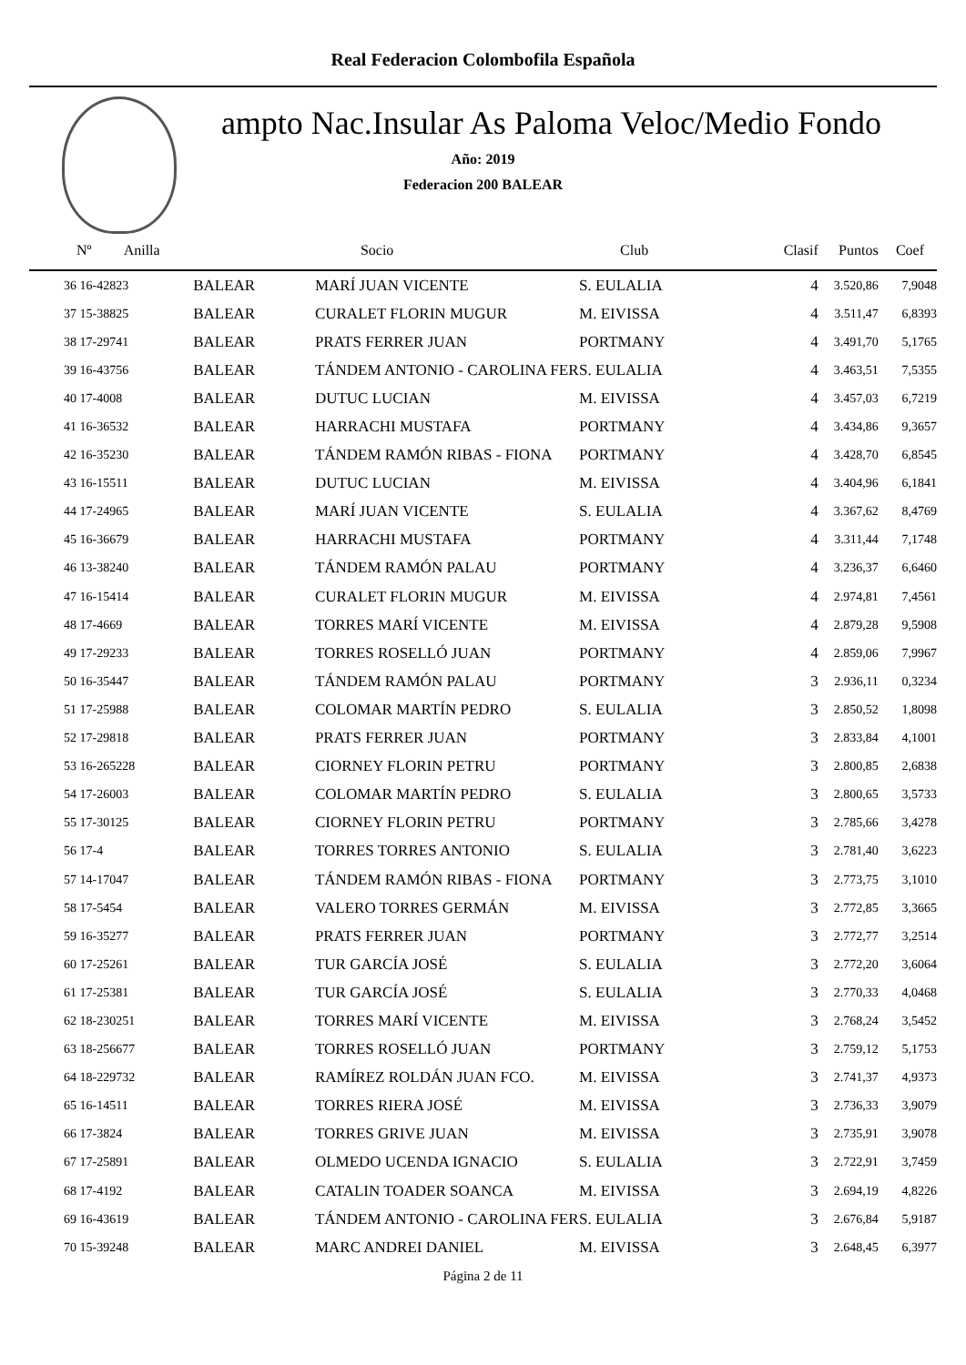Real Federacion Colombofila Española
ampto Nac.Insular As Paloma Veloc/Medio Fondo
Año: 2019
Federacion 200 BALEAR
| Nº Anilla | | Socio | Club | Clasif | Puntos | Coef |
| --- | --- | --- | --- | --- | --- | --- |
| 36 16-42823 | BALEAR | MARÍ JUAN VICENTE | S. EULALIA | 4 | 3.520,86 | 7,9048 |
| 37 15-38825 | BALEAR | CURALET FLORIN MUGUR | M. EIVISSA | 4 | 3.511,47 | 6,8393 |
| 38 17-29741 | BALEAR | PRATS FERRER JUAN | PORTMANY | 4 | 3.491,70 | 5,1765 |
| 39 16-43756 | BALEAR | TÁNDEM ANTONIO - CAROLINA FER | S. EULALIA | 4 | 3.463,51 | 7,5355 |
| 40 17-4008 | BALEAR | DUTUC LUCIAN | M. EIVISSA | 4 | 3.457,03 | 6,7219 |
| 41 16-36532 | BALEAR | HARRACHI MUSTAFA | PORTMANY | 4 | 3.434,86 | 9,3657 |
| 42 16-35230 | BALEAR | TÁNDEM RAMÓN RIBAS - FIONA | PORTMANY | 4 | 3.428,70 | 6,8545 |
| 43 16-15511 | BALEAR | DUTUC LUCIAN | M. EIVISSA | 4 | 3.404,96 | 6,1841 |
| 44 17-24965 | BALEAR | MARÍ JUAN VICENTE | S. EULALIA | 4 | 3.367,62 | 8,4769 |
| 45 16-36679 | BALEAR | HARRACHI MUSTAFA | PORTMANY | 4 | 3.311,44 | 7,1748 |
| 46 13-38240 | BALEAR | TÁNDEM RAMÓN PALAU | PORTMANY | 4 | 3.236,37 | 6,6460 |
| 47 16-15414 | BALEAR | CURALET FLORIN MUGUR | M. EIVISSA | 4 | 2.974,81 | 7,4561 |
| 48 17-4669 | BALEAR | TORRES MARÍ VICENTE | M. EIVISSA | 4 | 2.879,28 | 9,5908 |
| 49 17-29233 | BALEAR | TORRES ROSELLÓ JUAN | PORTMANY | 4 | 2.859,06 | 7,9967 |
| 50 16-35447 | BALEAR | TÁNDEM RAMÓN PALAU | PORTMANY | 3 | 2.936,11 | 0,3234 |
| 51 17-25988 | BALEAR | COLOMAR MARTÍN PEDRO | S. EULALIA | 3 | 2.850,52 | 1,8098 |
| 52 17-29818 | BALEAR | PRATS FERRER JUAN | PORTMANY | 3 | 2.833,84 | 4,1001 |
| 53 16-265228 | BALEAR | CIORNEY FLORIN PETRU | PORTMANY | 3 | 2.800,85 | 2,6838 |
| 54 17-26003 | BALEAR | COLOMAR MARTÍN PEDRO | S. EULALIA | 3 | 2.800,65 | 3,5733 |
| 55 17-30125 | BALEAR | CIORNEY FLORIN PETRU | PORTMANY | 3 | 2.785,66 | 3,4278 |
| 56 17-4 | BALEAR | TORRES TORRES ANTONIO | S. EULALIA | 3 | 2.781,40 | 3,6223 |
| 57 14-17047 | BALEAR | TÁNDEM RAMÓN RIBAS - FIONA | PORTMANY | 3 | 2.773,75 | 3,1010 |
| 58 17-5454 | BALEAR | VALERO TORRES GERMÁN | M. EIVISSA | 3 | 2.772,85 | 3,3665 |
| 59 16-35277 | BALEAR | PRATS FERRER JUAN | PORTMANY | 3 | 2.772,77 | 3,2514 |
| 60 17-25261 | BALEAR | TUR GARCÍA JOSÉ | S. EULALIA | 3 | 2.772,20 | 3,6064 |
| 61 17-25381 | BALEAR | TUR GARCÍA JOSÉ | S. EULALIA | 3 | 2.770,33 | 4,0468 |
| 62 18-230251 | BALEAR | TORRES MARÍ VICENTE | M. EIVISSA | 3 | 2.768,24 | 3,5452 |
| 63 18-256677 | BALEAR | TORRES ROSELLÓ JUAN | PORTMANY | 3 | 2.759,12 | 5,1753 |
| 64 18-229732 | BALEAR | RAMÍREZ ROLDÁN JUAN FCO. | M. EIVISSA | 3 | 2.741,37 | 4,9373 |
| 65 16-14511 | BALEAR | TORRES RIERA JOSÉ | M. EIVISSA | 3 | 2.736,33 | 3,9079 |
| 66 17-3824 | BALEAR | TORRES GRIVE JUAN | M. EIVISSA | 3 | 2.735,91 | 3,9078 |
| 67 17-25891 | BALEAR | OLMEDO UCENDA IGNACIO | S. EULALIA | 3 | 2.722,91 | 3,7459 |
| 68 17-4192 | BALEAR | CATALIN TOADER SOANCA | M. EIVISSA | 3 | 2.694,19 | 4,8226 |
| 69 16-43619 | BALEAR | TÁNDEM ANTONIO - CAROLINA FER | S. EULALIA | 3 | 2.676,84 | 5,9187 |
| 70 15-39248 | BALEAR | MARC ANDREI DANIEL | M. EIVISSA | 3 | 2.648,45 | 6,3977 |
Página 2 de 11